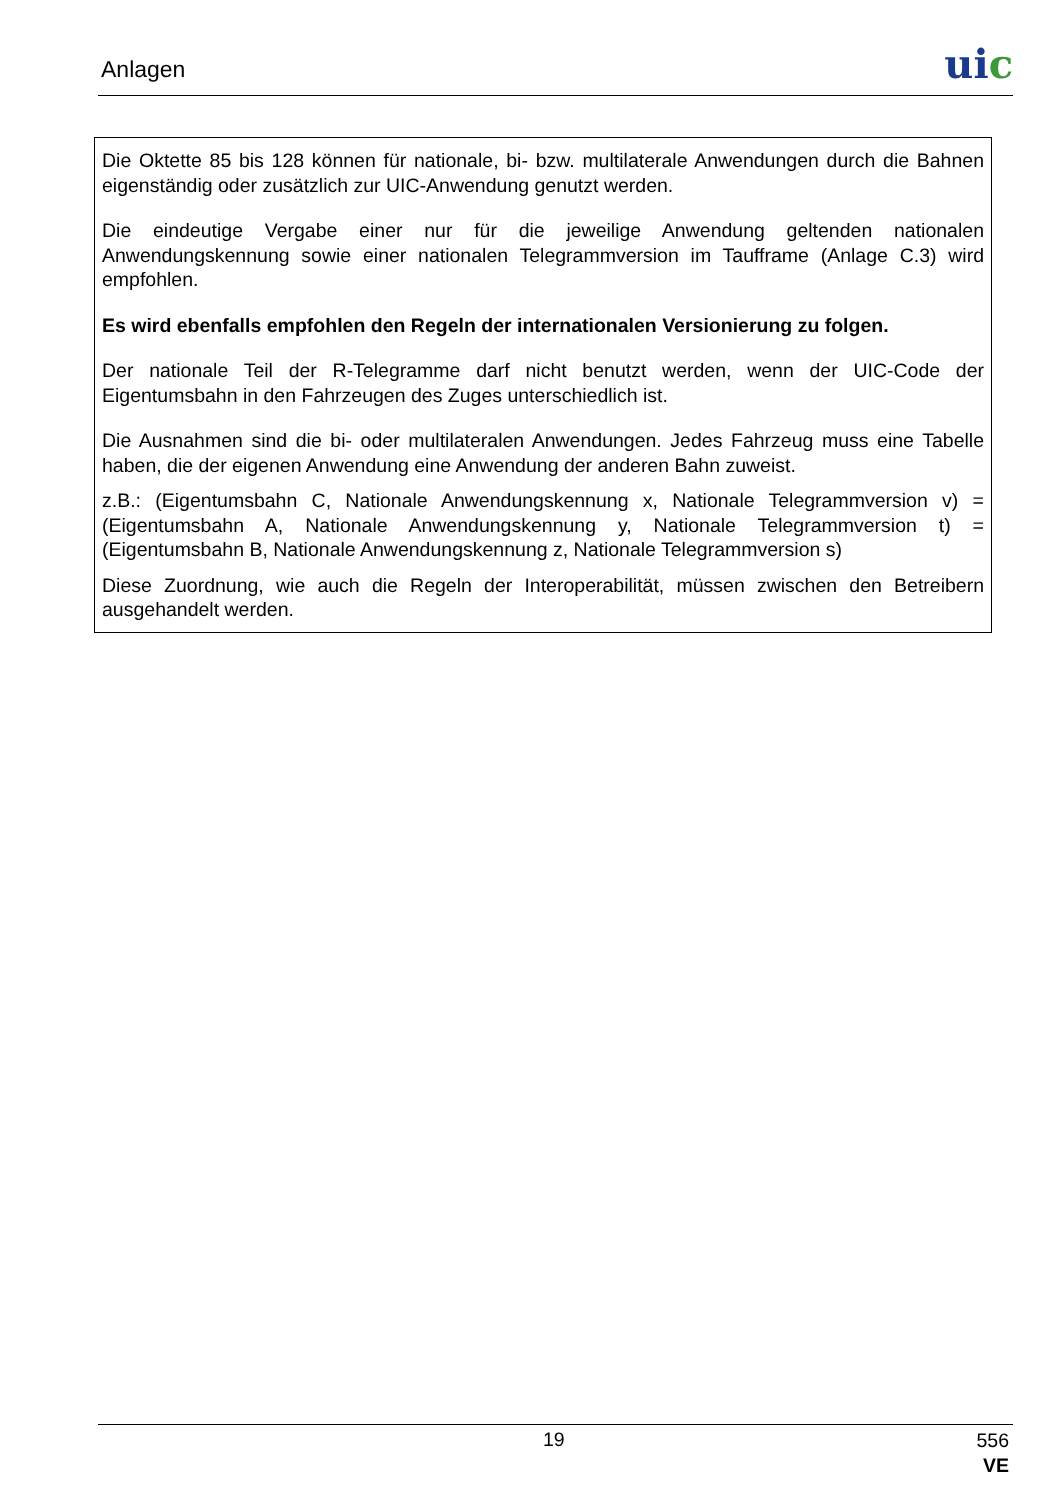Anlagen uic
Die Oktette 85 bis 128 können für nationale, bi- bzw. multilaterale Anwendungen durch die Bahnen eigenständig oder zusätzlich zur UIC-Anwendung genutzt werden.
Die eindeutige Vergabe einer nur für die jeweilige Anwendung geltenden nationalen Anwendungskennung sowie einer nationalen Telegrammversion im Taufframe (Anlage C.3) wird empfohlen.
Es wird ebenfalls empfohlen den Regeln der internationalen Versionierung zu folgen.
Der nationale Teil der R-Telegramme darf nicht benutzt werden, wenn der UIC-Code der Eigentumsbahn in den Fahrzeugen des Zuges unterschiedlich ist.
Die Ausnahmen sind die bi- oder multilateralen Anwendungen. Jedes Fahrzeug muss eine Tabelle haben, die der eigenen Anwendung eine Anwendung der anderen Bahn zuweist.
z.B.: (Eigentumsbahn C, Nationale Anwendungskennung x, Nationale Telegrammversion v) = (Eigentumsbahn A, Nationale Anwendungskennung y, Nationale Telegrammversion t) = (Eigentumsbahn B, Nationale Anwendungskennung z, Nationale Telegrammversion s)
Diese Zuordnung, wie auch die Regeln der Interoperabilität, müssen zwischen den Betreibern ausgehandelt werden.
19
556
VE